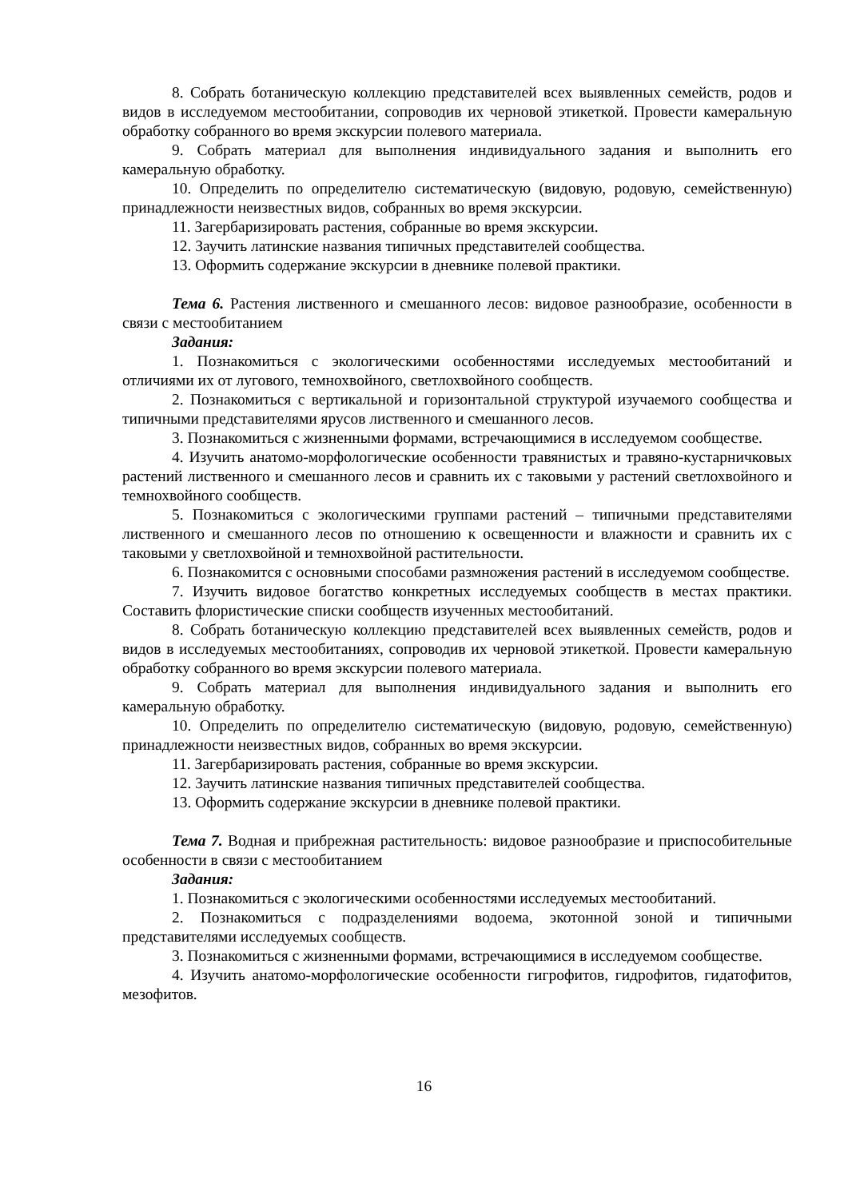8. Собрать ботаническую коллекцию представителей всех выявленных семейств, родов и видов в исследуемом местообитании, сопроводив их черновой этикеткой. Провести камеральную обработку собранного во время экскурсии полевого материала.
9. Собрать материал для выполнения индивидуального задания и выполнить его камеральную обработку.
10. Определить по определителю систематическую (видовую, родовую, семейственную) принадлежности неизвестных видов, собранных во время экскурсии.
11. Загербаризировать растения, собранные во время экскурсии.
12. Заучить латинские названия типичных представителей сообщества.
13. Оформить содержание экскурсии в дневнике полевой практики.
Тема 6. Растения лиственного и смешанного лесов: видовое разнообразие, особенности в связи с местообитанием
Задания:
1. Познакомиться с экологическими особенностями исследуемых местообитаний и отличиями их от лугового, темнохвойного, светлохвойного сообществ.
2. Познакомиться с вертикальной и горизонтальной структурой изучаемого сообщества и типичными представителями ярусов лиственного и смешанного лесов.
3. Познакомиться с жизненными формами, встречающимися в исследуемом сообществе.
4. Изучить анатомо-морфологические особенности травянистых и травяно-кустарничковых растений лиственного и смешанного лесов и сравнить их с таковыми у растений светлохвойного и темнохвойного сообществ.
5. Познакомиться с экологическими группами растений – типичными представителями лиственного и смешанного лесов по отношению к освещенности и влажности и сравнить их с таковыми у светлохвойной и темнохвойной растительности.
6. Познакомится с основными способами размножения растений в исследуемом сообществе.
7. Изучить видовое богатство конкретных исследуемых сообществ в местах практики. Составить флористические списки сообществ изученных местообитаний.
8. Собрать ботаническую коллекцию представителей всех выявленных семейств, родов и видов в исследуемых местообитаниях, сопроводив их черновой этикеткой. Провести камеральную обработку собранного во время экскурсии полевого материала.
9. Собрать материал для выполнения индивидуального задания и выполнить его камеральную обработку.
10. Определить по определителю систематическую (видовую, родовую, семейственную) принадлежности неизвестных видов, собранных во время экскурсии.
11. Загербаризировать растения, собранные во время экскурсии.
12. Заучить латинские названия типичных представителей сообщества.
13. Оформить содержание экскурсии в дневнике полевой практики.
Тема 7. Водная и прибрежная растительность: видовое разнообразие и приспособительные особенности в связи с местообитанием
Задания:
1. Познакомиться с экологическими особенностями исследуемых местообитаний.
2. Познакомиться с подразделениями водоема, экотонной зоной и типичными представителями исследуемых сообществ.
3. Познакомиться с жизненными формами, встречающимися в исследуемом сообществе.
4. Изучить анатомо-морфологические особенности гигрофитов, гидрофитов, гидатофитов, мезофитов.
16